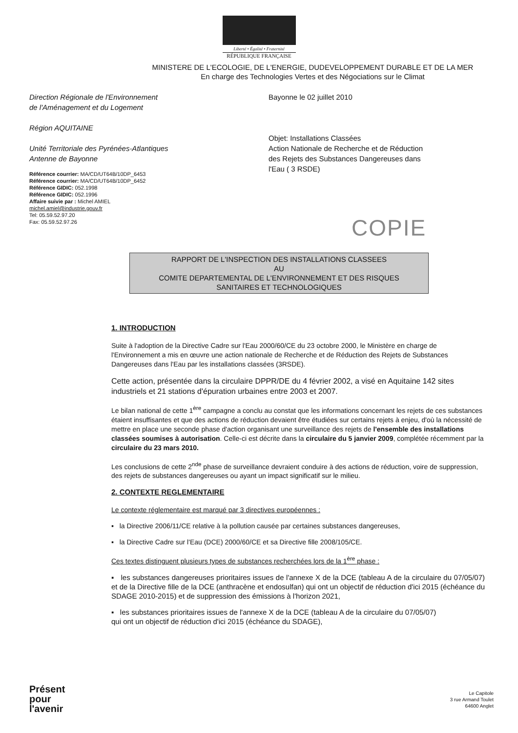Liberté • Égalité • Fraternité
RÉPUBLIQUE FRANÇAISE
MINISTERE DE L'ECOLOGIE, DE L'ENERGIE, DUDEVELOPPEMENT DURABLE ET DE LA MER
En charge des Technologies Vertes et des Négociations sur le Climat
Direction Régionale de l'Environnement
de l'Aménagement et du Logement
Région AQUITAINE
Unité Territoriale des Pyrénées-Atlantiques
Antenne de Bayonne
Référence courrier: MA/CD/UT64B/10DP_6453
Référence courrier: MA/CD/UT64B/10DP_6452
Référence GIDIC: 052.1998
Référence GIDIC: 052.1996
Affaire suivie par : Michel AMIEL
michel.amiel@industrie.gouv.fr
Tel: 05.59.52.97.20
Fax: 05.59.52.97.26
Bayonne le 02 juillet 2010
Objet: Installations Classées
Action Nationale de Recherche et de Réduction
des Rejets des Substances Dangereuses dans
l'Eau ( 3 RSDE)
COPIE
RAPPORT DE L'INSPECTION DES INSTALLATIONS CLASSEES
AU
COMITE DEPARTEMENTAL DE L'ENVIRONNEMENT ET DES RISQUES
SANITAIRES ET TECHNOLOGIQUES
1. INTRODUCTION
Suite à l'adoption de la Directive Cadre sur l'Eau 2000/60/CE du 23 octobre 2000, le Ministère en charge de l'Environnement a mis en œuvre une action nationale de Recherche et de Réduction des Rejets de Substances Dangereuses dans l'Eau par les installations classées (3RSDE).
Cette action, présentée dans la circulaire DPPR/DE du 4 février 2002, a visé en Aquitaine 142 sites industriels et 21 stations d'épuration urbaines entre 2003 et 2007.
Le bilan national de cette 1<sup>ère</sup> campagne a conclu au constat que les informations concernant les rejets de ces substances étaient insuffisantes et que des actions de réduction devaient être étudiées sur certains rejets à enjeu, d'où la nécessité de mettre en place une seconde phase d'action organisant une surveillance des rejets de l'ensemble des installations classées soumises à autorisation. Celle-ci est décrite dans la circulaire du 5 janvier 2009, complétée récemment par la circulaire du 23 mars 2010.
Les conclusions de cette 2<sup>nde</sup> phase de surveillance devraient conduire à des actions de réduction, voire de suppression, des rejets de substances dangereuses ou ayant un impact significatif sur le milieu.
2. CONTEXTE REGLEMENTAIRE
Le contexte réglementaire est marqué par 3 directives européennes :
▪ la Directive 2006/11/CE relative à la pollution causée par certaines substances dangereuses,
▪ la Directive Cadre sur l'Eau (DCE) 2000/60/CE et sa Directive fille 2008/105/CE.
Ces textes distinguent plusieurs types de substances recherchées lors de la 1<sup>ère</sup> phase :
▪ les substances dangereuses prioritaires issues de l'annexe X de la DCE (tableau A de la circulaire du 07/05/07) et de la Directive fille de la DCE (anthracène et endosulfan) qui ont un objectif de réduction d'ici 2015 (échéance du SDAGE 2010-2015) et de suppression des émissions à l'horizon 2021,
▪ les substances prioritaires issues de l'annexe X de la DCE (tableau A de la circulaire du 07/05/07) qui ont un objectif de réduction d'ici 2015 (échéance du SDAGE),
Présent
pour
l'avenir
Le Capitole
3 rue Armand Toulet
64600 Anglet